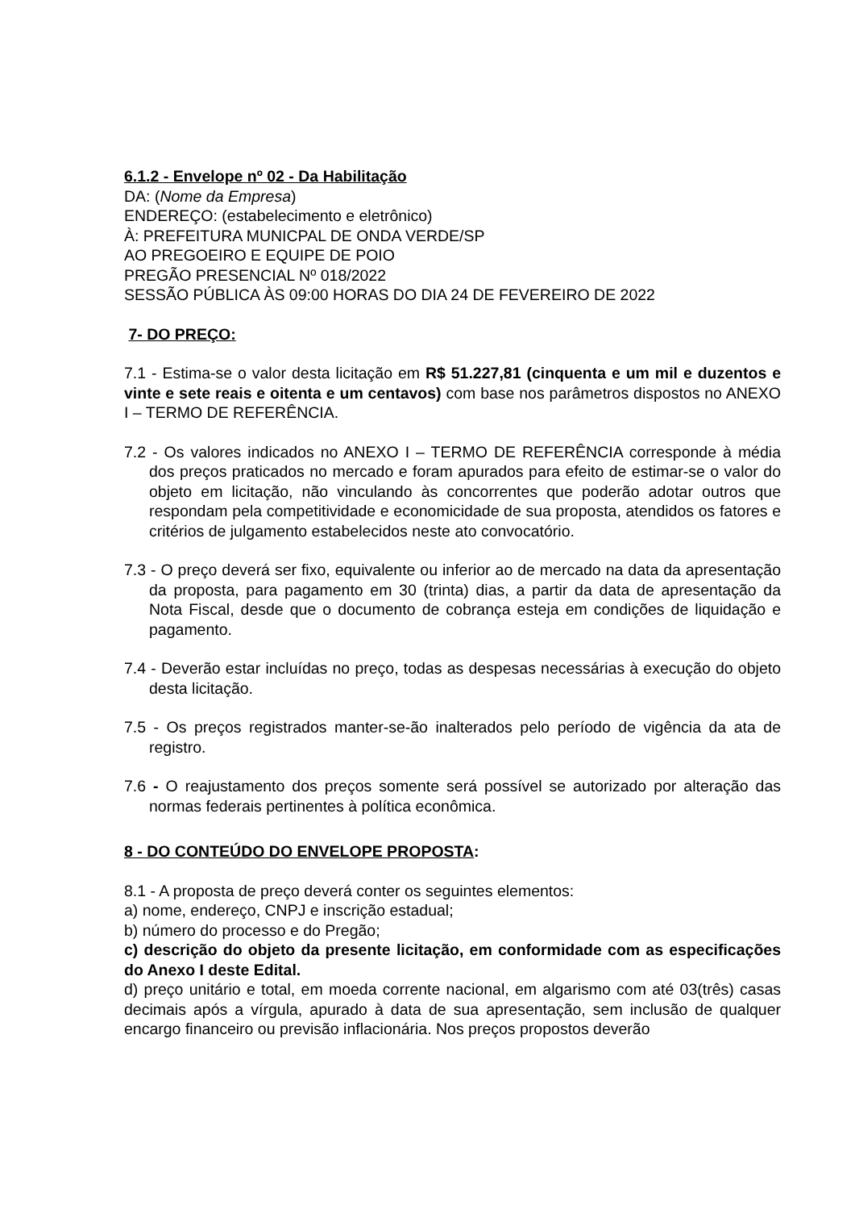6.1.2 - Envelope nº 02 - Da Habilitação
DA: (Nome da Empresa)
ENDEREÇO: (estabelecimento e eletrônico)
À: PREFEITURA MUNICPAL DE ONDA VERDE/SP
AO PREGOEIRO E EQUIPE DE POIO
PREGÃO PRESENCIAL Nº 018/2022
SESSÃO PÚBLICA ÀS 09:00 HORAS DO DIA 24 DE FEVEREIRO DE 2022
7- DO PREÇO:
7.1 - Estima-se o valor desta licitação em R$ 51.227,81 (cinquenta e um mil e duzentos e vinte e sete reais e oitenta e um centavos) com base nos parâmetros dispostos no ANEXO I – TERMO DE REFERÊNCIA.
7.2 - Os valores indicados no ANEXO I – TERMO DE REFERÊNCIA corresponde à média dos preços praticados no mercado e foram apurados para efeito de estimar-se o valor do objeto em licitação, não vinculando às concorrentes que poderão adotar outros que respondam pela competitividade e economicidade de sua proposta, atendidos os fatores e critérios de julgamento estabelecidos neste ato convocatório.
7.3 - O preço deverá ser fixo, equivalente ou inferior ao de mercado na data da apresentação da proposta, para pagamento em 30 (trinta) dias, a partir da data de apresentação da Nota Fiscal, desde que o documento de cobrança esteja em condições de liquidação e pagamento.
7.4 - Deverão estar incluídas no preço, todas as despesas necessárias à execução do objeto desta licitação.
7.5 - Os preços registrados manter-se-ão inalterados pelo período de vigência da ata de registro.
7.6 - O reajustamento dos preços somente será possível se autorizado por alteração das normas federais pertinentes à política econômica.
8 - DO CONTEÚDO DO ENVELOPE PROPOSTA:
8.1 - A proposta de preço deverá conter os seguintes elementos:
a) nome, endereço, CNPJ e inscrição estadual;
b) número do processo e do Pregão;
c) descrição do objeto da presente licitação, em conformidade com as especificações do Anexo I deste Edital.
d) preço unitário e total, em moeda corrente nacional, em algarismo com até 03(três) casas decimais após a vírgula, apurado à data de sua apresentação, sem inclusão de qualquer encargo financeiro ou previsão inflacionária. Nos preços propostos deverão